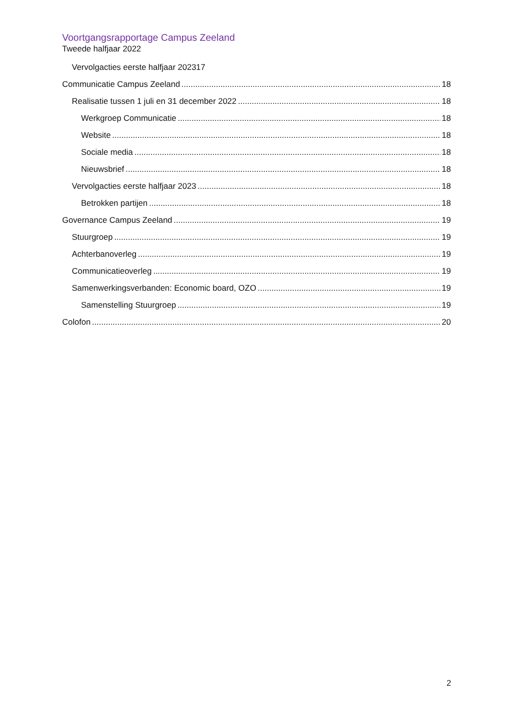Voortgangsrapportage Campus Zeeland
Tweede halfjaar 2022
Vervolgacties eerste halfjaar 202317
Communicatie Campus Zeeland 18
Realisatie tussen 1 juli en 31 december 2022 18
Werkgroep Communicatie 18
Website 18
Sociale media 18
Nieuwsbrief 18
Vervolgacties eerste halfjaar 2023 18
Betrokken partijen 18
Governance Campus Zeeland 19
Stuurgroep 19
Achterbanoverleg 19
Communicatieoverleg 19
Samenwerkingsverbanden: Economic board, OZO 19
Samenstelling Stuurgroep 19
Colofon 20
2